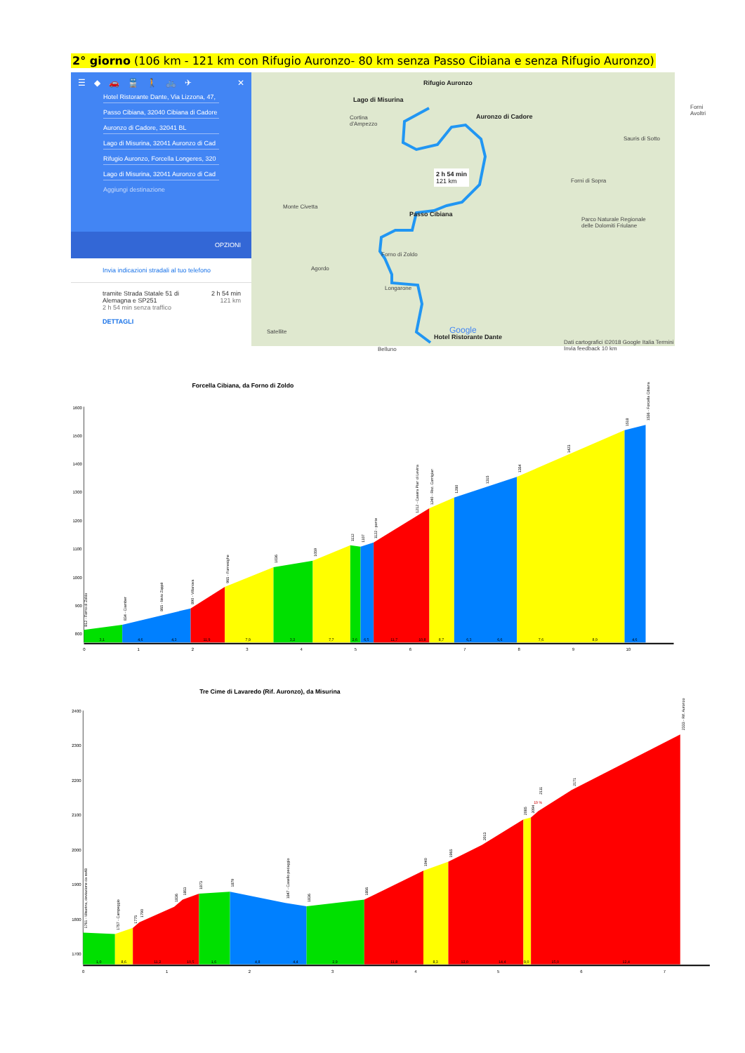2° giorno (106 km - 121 km con Rifugio Auronzo- 80 km senza Passo Cibiana e senza Rifugio Auronzo)
☰ ◆ 🚗 🚆 🚶 🚲 ✈ ✕
Hotel Ristorante Dante, Via Lizzona, 47,
Passo Cibiana, 32040 Cibiana di Cadore
Auronzo di Cadore, 32041 BL
Lago di Misurina, 32041 Auronzo di Cad
Rifugio Auronzo, Forcella Longeres, 320
Lago di Misurina, 32041 Auronzo di Cad
Aggiungi destinazione
OPZIONI
Invia indicazioni stradali al tuo telefono
tramite Strada Statale 51 di
Alemagna e SP251
2 h 54 min senza traffico
DETTAGLI
2 h 54 min
121 km
Rifugio Auronzo
Lago di Misurina
Auronzo di Cadore Cortina
d'Ampezzo
2 h 54 min
121 km
Passo Cibiana
Parco Naturale Regionale
delle Dolomiti Friulane
Monte Civetta
Agordo
Longarone
Forno di Zoldo
Satellite
Hotel Ristorante Dante
Google
Dati cartografici ©2018 Google Italia Termini Invia feedback 10 km
Forni di Sopra
Sauris di Sotto
Forni Avoltri
Belluno
Forcella Cibiana, da Forno di Zoldo
1600
1500
1400
1300
1200
1100
1000
900
800
3,1
4,6
4,3
11,9
7,9
3,2
7,7
2,6
6,5
11,7
10,8
8,7
6,3
6,6
7,6
8,9
4,6
0
1
2
3
4
5
6
7
8
9
10
812 - Forno di Zoldo
834 - Ciamber
865 - bivio Zoppè
890 - Villanova
965 - Fornesighe
1036
1059
1112
1107
1122 - ponte
1212 - Casera Pian di Levina
1240 - Rist. Cornigian
1280
1315
1354
1423
1518
1536 - Forcella Cibiana
Tre Cime di Lavaredo (Rif. Auronzo), da Misurina
2400
2300
2200
2100
2000
1900
1800
1700
1,0
8,6
11,2
10,5
1,6
4,8
4,4
2,9
11,8
8,3
12,0
14,4
9,0
15,0
12,4
0
1
2
3
4
5
6
7
1761 - Misurina, deviazione da ss48
1757 - Campeggio
1775
1790
1836
1853
1873
1879
1847 - Casello pedaggio
1836
1856
1940
1965
2013
2085
2094
2111
19 %
2171
2333 - Rif. Auronzo